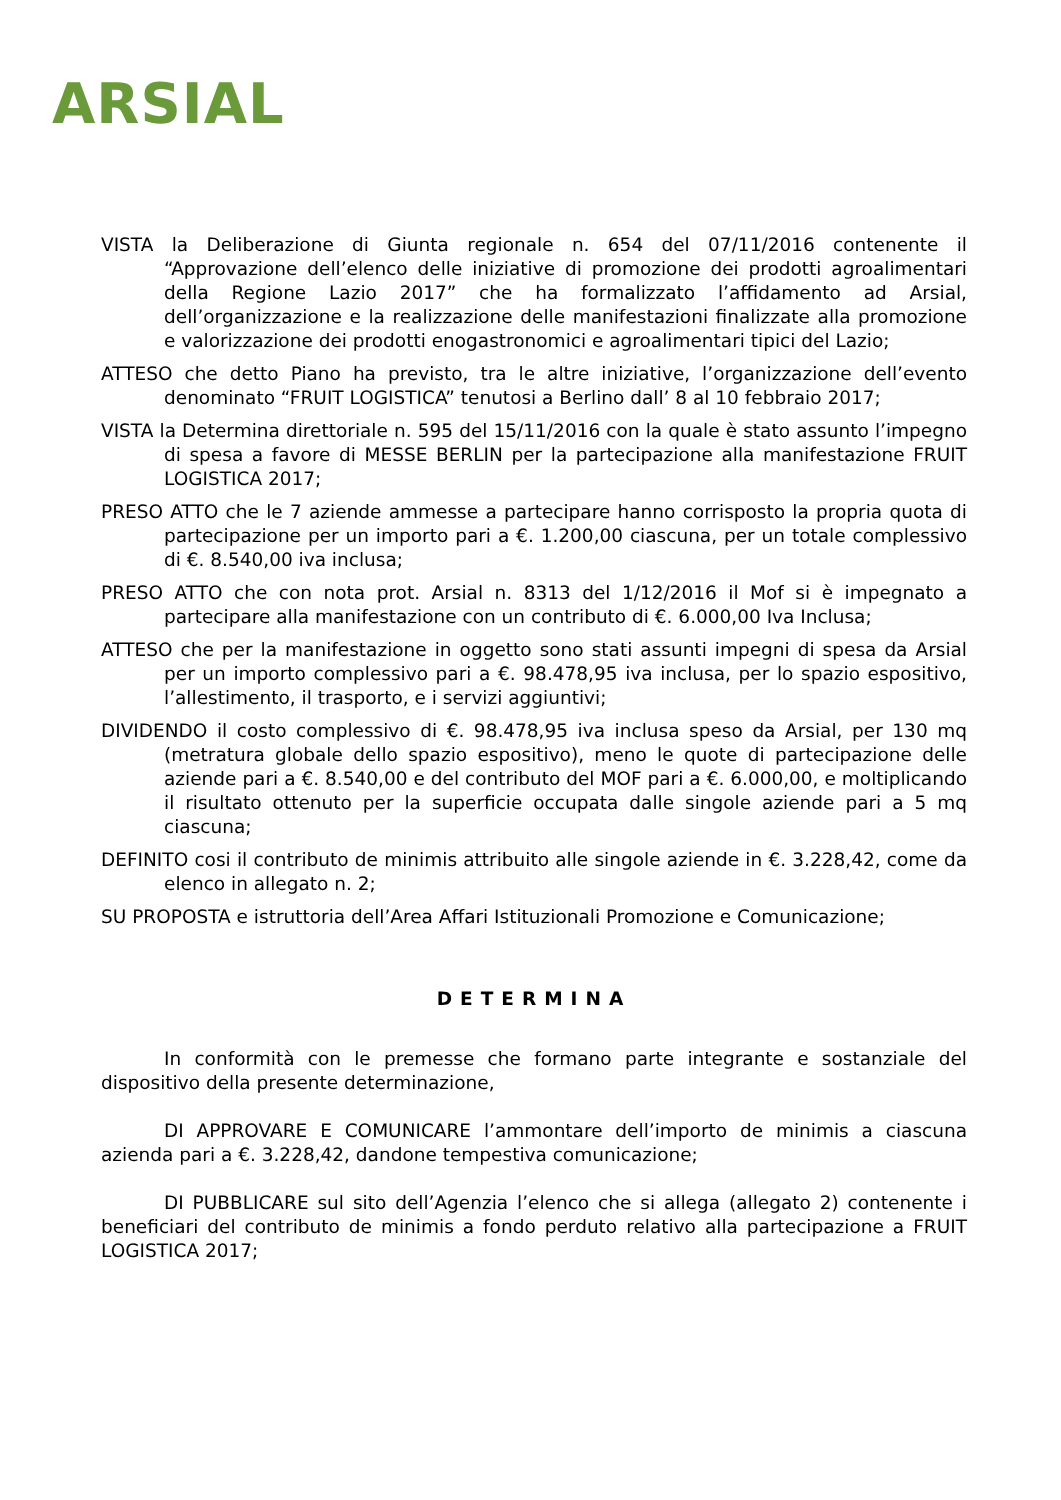ARSIAL
VISTA la Deliberazione di Giunta regionale n. 654 del 07/11/2016 contenente il “Approvazione dell’elenco delle iniziative di promozione dei prodotti agroalimentari della Regione Lazio 2017” che ha formalizzato l’affidamento ad Arsial, dell’organizzazione e la realizzazione delle manifestazioni finalizzate alla promozione e valorizzazione dei prodotti enogastronomici e agroalimentari tipici del Lazio;
ATTESO che detto Piano ha previsto, tra le altre iniziative, l’organizzazione dell’evento denominato “FRUIT LOGISTICA” tenutosi a Berlino dall’ 8 al 10 febbraio 2017;
VISTA la Determina direttoriale n. 595 del 15/11/2016 con la quale è stato assunto l’impegno di spesa a favore di MESSE BERLIN per la partecipazione alla manifestazione FRUIT LOGISTICA 2017;
PRESO ATTO che le 7 aziende ammesse a partecipare hanno corrisposto la propria quota di partecipazione per un importo pari a €. 1.200,00 ciascuna, per un totale complessivo di €. 8.540,00 iva inclusa;
PRESO ATTO che con nota prot. Arsial n. 8313 del 1/12/2016 il Mof si è impegnato a partecipare alla manifestazione con un contributo di €. 6.000,00 Iva Inclusa;
ATTESO che per la manifestazione in oggetto sono stati assunti impegni di spesa da Arsial per un importo complessivo pari a €. 98.478,95 iva inclusa, per lo spazio espositivo, l’allestimento, il trasporto, e i servizi aggiuntivi;
DIVIDENDO il costo complessivo di €. 98.478,95 iva inclusa speso da Arsial, per 130 mq (metratura globale dello spazio espositivo), meno le quote di partecipazione delle aziende pari a €. 8.540,00 e del contributo del MOF pari a €. 6.000,00, e moltiplicando il risultato ottenuto per la superficie occupata dalle singole aziende pari a 5 mq ciascuna;
DEFINITO cosi il contributo de minimis attribuito alle singole aziende in €. 3.228,42, come da elenco in allegato n. 2;
SU PROPOSTA e istruttoria dell’Area Affari Istituzionali Promozione e Comunicazione;
DETERMINA
In conformità con le premesse che formano parte integrante e sostanziale del dispositivo della presente determinazione,
DI APPROVARE E COMUNICARE l’ammontare dell’importo de minimis a ciascuna azienda pari a €. 3.228,42, dandone tempestiva comunicazione;
DI PUBBLICARE sul sito dell’Agenzia l’elenco che si allega (allegato 2) contenente i beneficiari del contributo de minimis a fondo perduto relativo alla partecipazione a FRUIT LOGISTICA 2017;